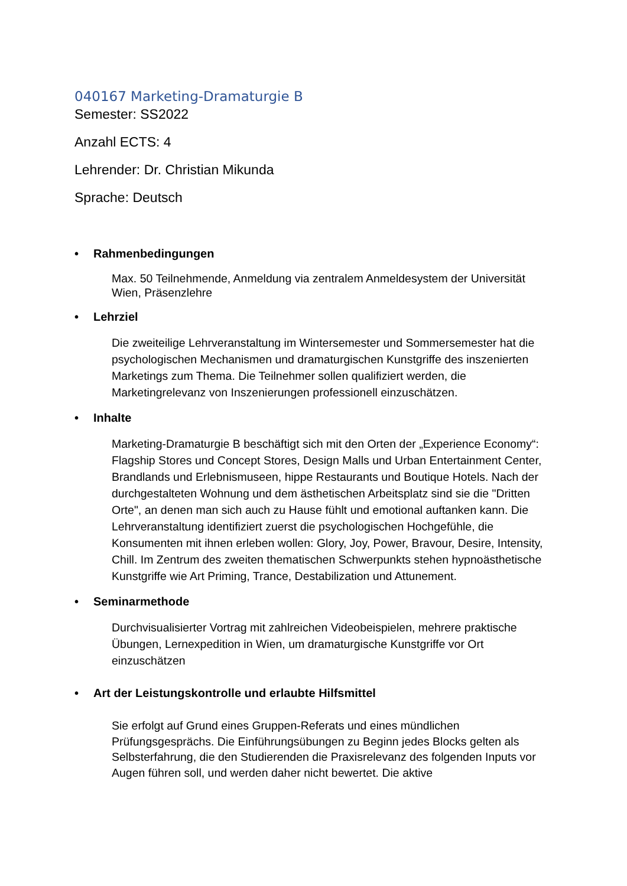040167 Marketing-Dramaturgie B
Semester: SS2022
Anzahl ECTS: 4
Lehrender: Dr. Christian Mikunda
Sprache: Deutsch
• Rahmenbedingungen
Max. 50 Teilnehmende, Anmeldung via zentralem Anmeldesystem der Universität Wien, Präsenzlehre
• Lehrziel
Die zweiteilige Lehrveranstaltung im Wintersemester und Sommersemester hat die psychologischen Mechanismen und dramaturgischen Kunstgriffe des inszenierten Marketings zum Thema. Die Teilnehmer sollen qualifiziert werden, die Marketingrelevanz von Inszenierungen professionell einzuschätzen.
• Inhalte
Marketing-Dramaturgie B beschäftigt sich mit den Orten der „Experience Economy“: Flagship Stores und Concept Stores, Design Malls und Urban Entertainment Center, Brandlands und Erlebnismuseen, hippe Restaurants und Boutique Hotels. Nach der durchgestalteten Wohnung und dem ästhetischen Arbeitsplatz sind sie die "Dritten Orte", an denen man sich auch zu Hause fühlt und emotional auftanken kann. Die Lehrveranstaltung identifiziert zuerst die psychologischen Hochgefühle, die Konsumenten mit ihnen erleben wollen: Glory, Joy, Power, Bravour, Desire, Intensity, Chill. Im Zentrum des zweiten thematischen Schwerpunkts stehen hypnoästhetische Kunstgriffe wie Art Priming, Trance, Destabilization und Attunement.
• Seminarmethode
Durchvisualisierter Vortrag mit zahlreichen Videobeispielen, mehrere praktische Übungen, Lernexpedition in Wien, um dramaturgische Kunstgriffe vor Ort einzuschätzen
• Art der Leistungskontrolle und erlaubte Hilfsmittel
Sie erfolgt auf Grund eines Gruppen-Referats und eines mündlichen Prüfungsgesprächs. Die Einführungsübungen zu Beginn jedes Blocks gelten als Selbsterfahrung, die den Studierenden die Praxisrelevanz des folgenden Inputs vor Augen führen soll, und werden daher nicht bewertet. Die aktive